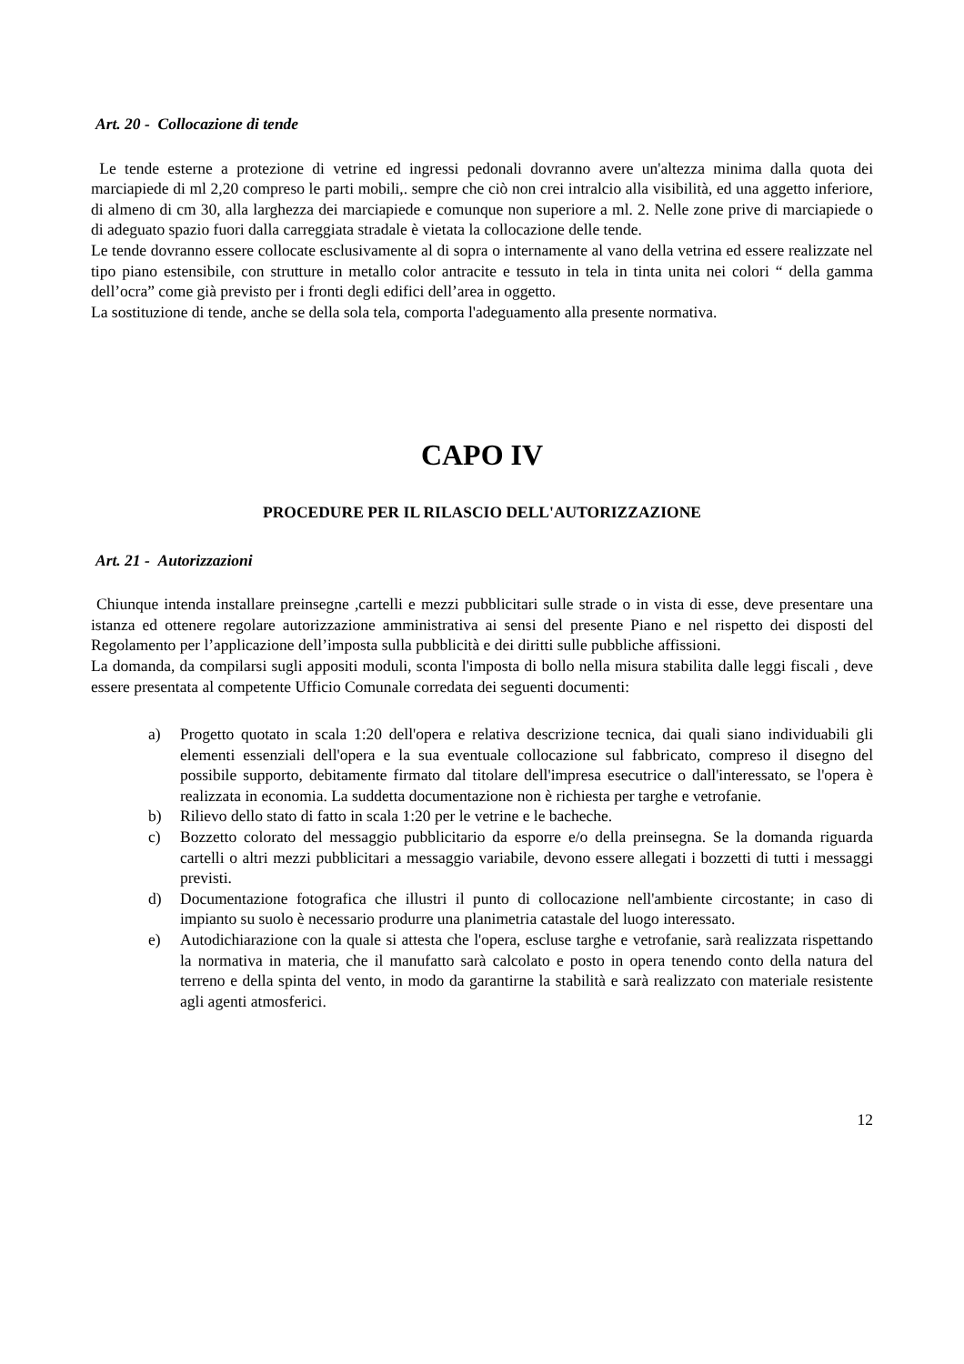Art. 20 - Collocazione di tende
Le tende esterne a protezione di vetrine ed ingressi pedonali dovranno avere un'altezza minima dalla quota dei marciapiede di ml 2,20 compreso le parti mobili,. sempre che ciò non crei intralcio alla visibilità, ed una aggetto inferiore, di almeno di cm 30, alla larghezza dei marciapiede e comunque non superiore a ml. 2. Nelle zone prive di marciapiede o di adeguato spazio fuori dalla carreggiata stradale è vietata la collocazione delle tende.
Le tende dovranno essere collocate esclusivamente al di sopra o internamente al vano della vetrina ed essere realizzate nel tipo piano estensibile, con strutture in metallo color antracite e tessuto in tela in tinta unita nei colori “ della gamma dell’ocra” come già previsto per i fronti degli edifici dell’area in oggetto.
La sostituzione di tende, anche se della sola tela, comporta l'adeguamento alla presente normativa.
CAPO IV
PROCEDURE PER IL RILASCIO DELL'AUTORIZZAZIONE
Art. 21 - Autorizzazioni
Chiunque intenda installare preinsegne ,cartelli e mezzi pubblicitari sulle strade o in vista di esse, deve presentare una istanza ed ottenere regolare autorizzazione amministrativa ai sensi del presente Piano e nel rispetto dei disposti del Regolamento per l’applicazione dell’imposta sulla pubblicità e dei diritti sulle pubbliche affissioni.
La domanda, da compilarsi sugli appositi moduli, sconta l'imposta di bollo nella misura stabilita dalle leggi fiscali , deve essere presentata al competente Ufficio Comunale corredata dei seguenti documenti:
a) Progetto quotato in scala 1:20 dell'opera e relativa descrizione tecnica, dai quali siano individuabili gli elementi essenziali dell'opera e la sua eventuale collocazione sul fabbricato, compreso il disegno del possibile supporto, debitamente firmato dal titolare dell'impresa esecutrice o dall'interessato, se l'opera è realizzata in economia. La suddetta documentazione non è richiesta per targhe e vetrofanie.
b) Rilievo dello stato di fatto in scala 1:20 per le vetrine e le bacheche.
c) Bozzetto colorato del messaggio pubblicitario da esporre e/o della preinsegna. Se la domanda riguarda cartelli o altri mezzi pubblicitari a messaggio variabile, devono essere allegati i bozzetti di tutti i messaggi previsti.
d) Documentazione fotografica che illustri il punto di collocazione nell'ambiente circostante; in caso di impianto su suolo è necessario produrre una planimetria catastale del luogo interessato.
e) Autodichiarazione con la quale si attesta che l'opera, escluse targhe e vetrofanie, sarà realizzata rispettando la normativa in materia, che il manufatto sarà calcolato e posto in opera tenendo conto della natura del terreno e della spinta del vento, in modo da garantirne la stabilità e sarà realizzato con materiale resistente agli agenti atmosferici.
12